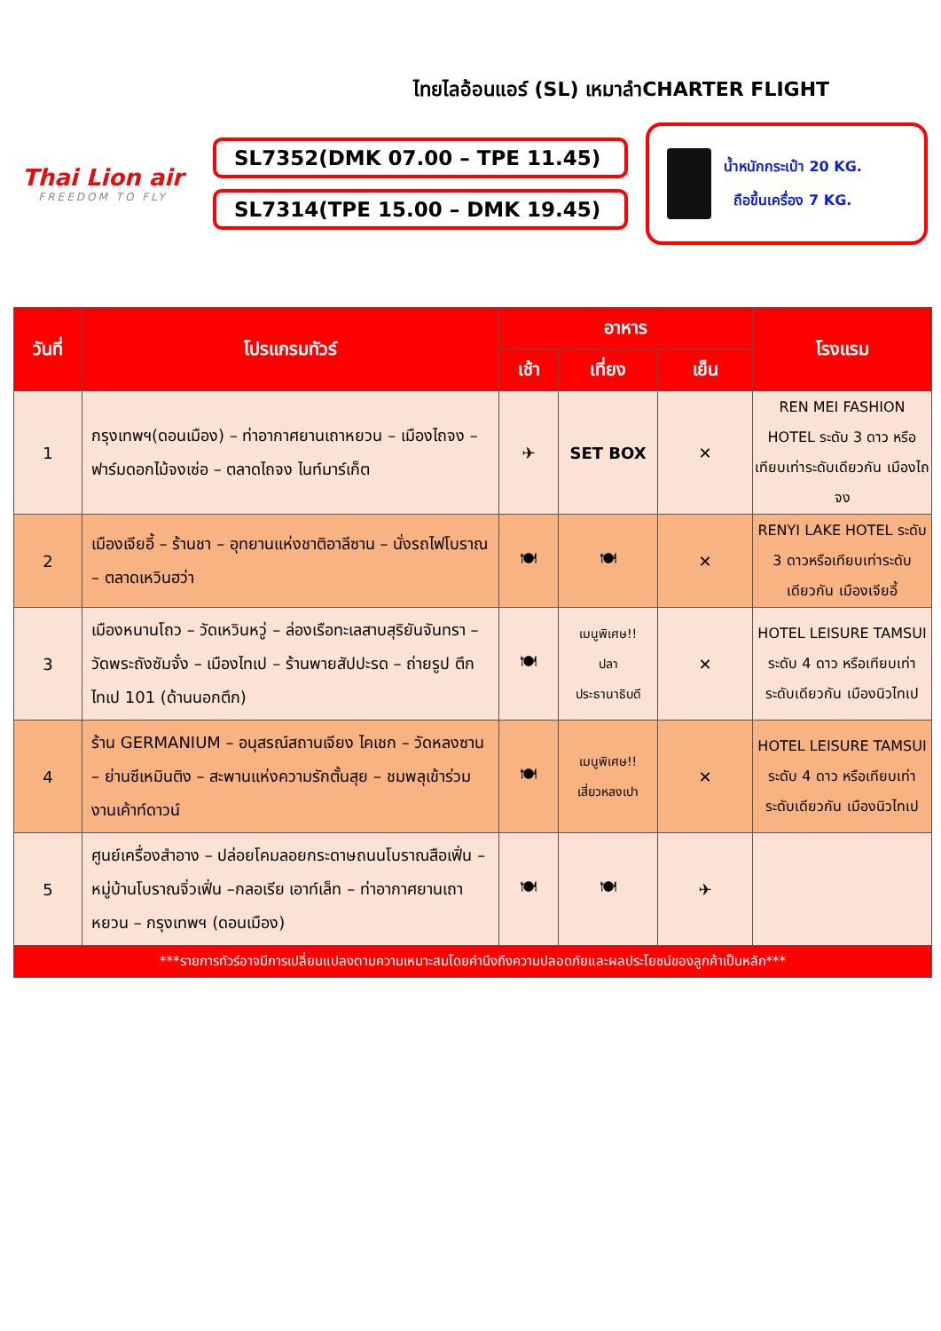ไทยไลอ้อนแอร์ (SL) เหมาลำCHARTER FLIGHT
Thai Lion air
FREEDOM TO FLY
SL7352(DMK 07.00 – TPE 11.45)
SL7314(TPE 15.00 – DMK 19.45)
น้ำหนักกระเป๋า 20 KG.
ถือขึ้นเครื่อง 7 KG.
| วันที่ | โปรแกรมทัวร์ | อาหาร | | | โรงแรม |
| --- | --- | --- | --- | --- | --- |
| | | เช้า | เที่ยง | เย็น | |
| 1 | กรุงเทพฯ(ดอนเมือง) – ท่าอากาศยานเถาหยวน – เมืองไถจง – ฟาร์มดอกไม้จงเซ่อ – ตลาดไถจง ไนท์มาร์เก็ต | ✈ | SET BOX | ✕ | REN MEI FASHION HOTEL ระดับ 3 ดาว หรือเทียบเท่าระดับเดียวกัน เมืองไถจง |
| 2 | เมืองเจียอี้ – ร้านชา – อุทยานแห่งชาติอาลีซาน – นั่งรถไฟโบราณ – ตลาดเหวินฮว่า | 🍽 | 🍽 | ✕ | RENYI LAKE HOTEL ระดับ 3 ดาวหรือเทียบเท่าระดับเดียวกัน เมืองเจียอี้ |
| 3 | เมืองหนานโถว – วัดเหวินหวู่ – ล่องเรือทะเลสาบสุริยันจันทรา – วัดพระถังซัมจั๋ง – เมืองไทเป – ร้านพายสัปปะรด – ถ่ายรูป ตึกไทเป 101 (ด้านนอกตึก) | 🍽 | เมนูพิเศษ!! ปลา ประธานาธิบดี | ✕ | HOTEL LEISURE TAMSUI ระดับ 4 ดาว หรือเทียบเท่าระดับเดียวกัน เมืองนิวไทเป |
| 4 | ร้าน GERMANIUM – อนุสรณ์สถานเจียง ไคเชก – วัดหลงซาน – ย่านซีเหมินติง – สะพานแห่งความรักตั้นสุย – ชมพลุเข้าร่วมงานเค้าท์ดาวน์ | 🍽 | เมนูพิเศษ!! เสี่ยวหลงเปา | ✕ | HOTEL LEISURE TAMSUI ระดับ 4 ดาว หรือเทียบเท่าระดับเดียวกัน เมืองนิวไทเป |
| 5 | ศูนย์เครื่องสำอาง – ปล่อยโคมลอยกระดาษถนนโบราณสือเฟิ่น – หมู่บ้านโบราณจิ่วเฟิ่น –กลอเรีย เอาท์เล็ท – ท่าอากาศยานเถาหยวน – กรุงเทพฯ (ดอนเมือง) | 🍽 | 🍽 | ✈ | |
| ***รายการทัวร์อาจมีการเปลี่ยนแปลงตามความเหมาะสมโดยคำนึงถึงความปลอดภัยและผลประโยชน์ของลูกค้าเป็นหลัก*** | | | | | |